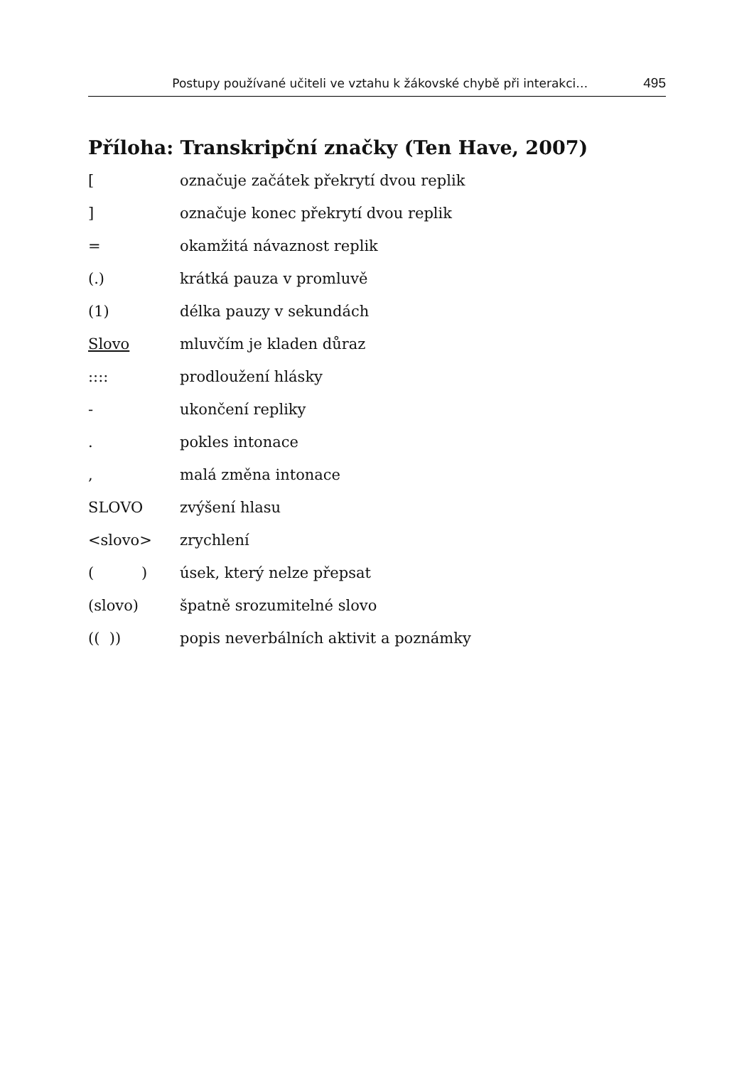Postupy používané učiteli ve vztahu k žákovské chybě při interakci… 495
Příloha: Transkripční značky (Ten Have, 2007)
| [ | označuje začátek překrytí dvou replik |
| ] | označuje konec překrytí dvou replik |
| = | okamžitá návaznost replik |
| (.) | krátká pauza v promluvě |
| (1) | délka pauzy v sekundách |
| Slovo | mluvčím je kladen důraz |
| :::: | prodloužení hlásky |
| - | ukončení repliky |
| . | pokles intonace |
| , | malá změna intonace |
| SLOVO | zvýšení hlasu |
| <slovo> | zrychlení |
| ( ) | úsek, který nelze přepsat |
| (slovo) | špatně srozumitelné slovo |
| (( )) | popis neverbálních aktivit a poznámky |